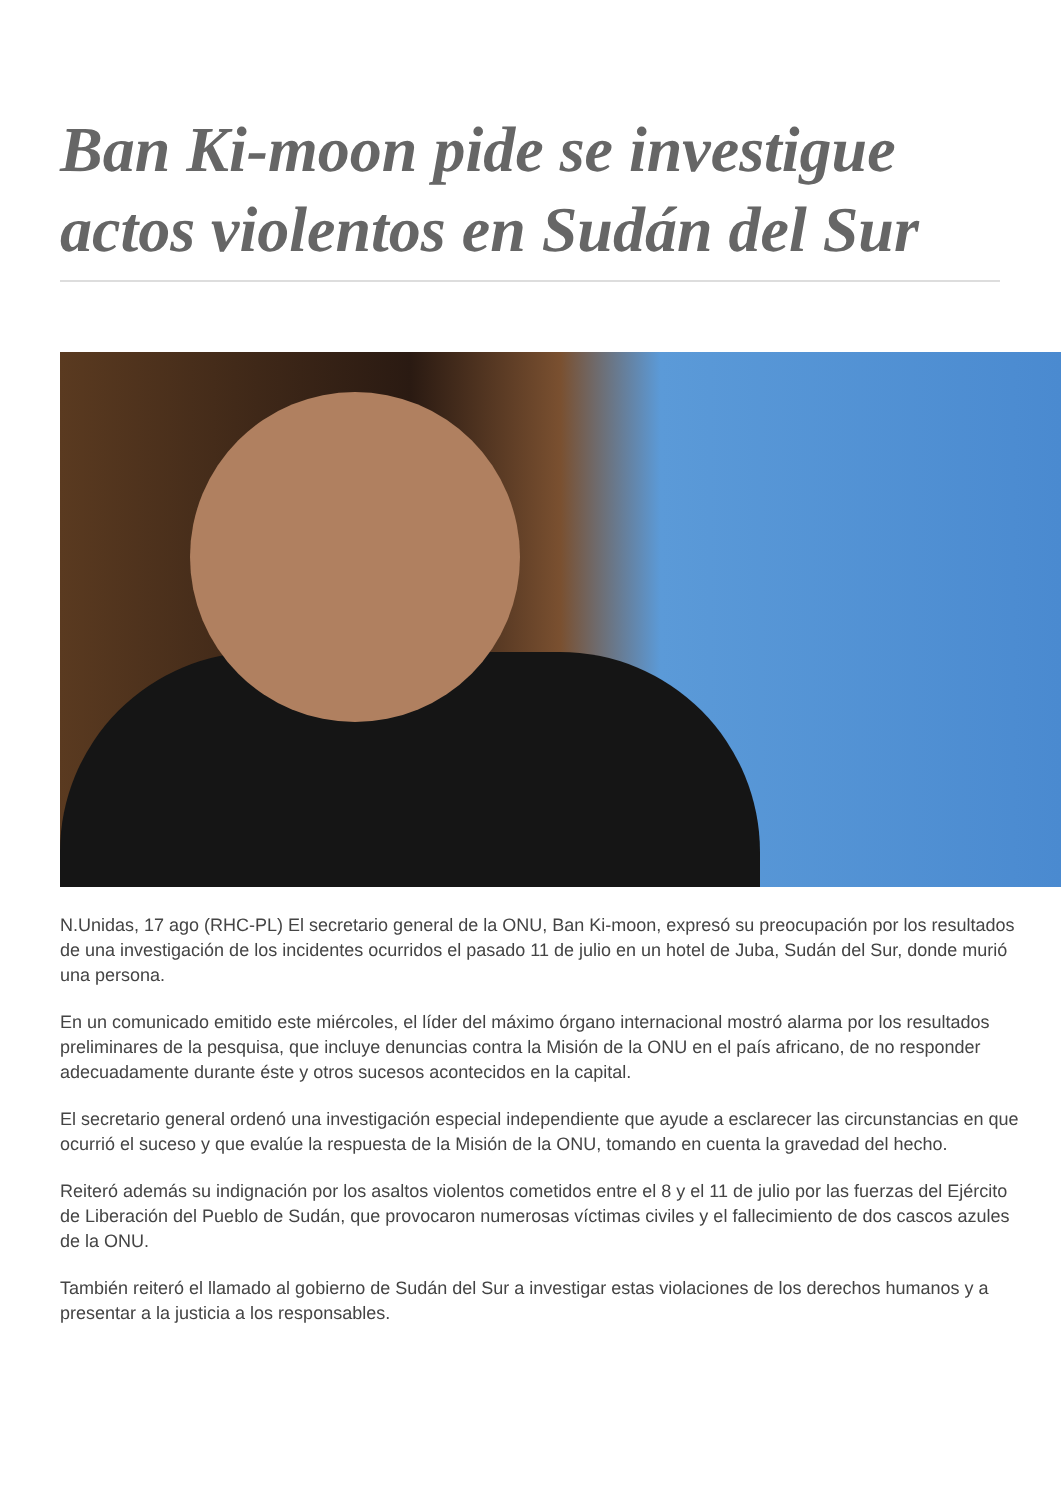Ban Ki-moon pide se investigue actos violentos en Sudán del Sur
N.Unidas, 17 ago (RHC-PL) El secretario general de la ONU, Ban Ki-moon, expresó su preocupación por los resultados de una investigación de los incidentes ocurridos el pasado 11 de julio en un hotel de Juba, Sudán del Sur, donde murió una persona.
En un comunicado emitido este miércoles, el líder del máximo órgano internacional mostró alarma por los resultados preliminares de la pesquisa, que incluye denuncias contra la Misión de la ONU en el país africano, de no responder adecuadamente durante éste y otros sucesos acontecidos en la capital.
El secretario general ordenó una investigación especial independiente que ayude a esclarecer las circunstancias en que ocurrió el suceso y que evalúe la respuesta de la Misión de la ONU, tomando en cuenta la gravedad del hecho.
Reiteró además su indignación por los asaltos violentos cometidos entre el 8 y el 11 de julio por las fuerzas del Ejército de Liberación del Pueblo de Sudán, que provocaron numerosas víctimas civiles y el fallecimiento de dos cascos azules de la ONU.
También reiteró el llamado al gobierno de Sudán del Sur a investigar estas violaciones de los derechos humanos y a presentar a la justicia a los responsables.